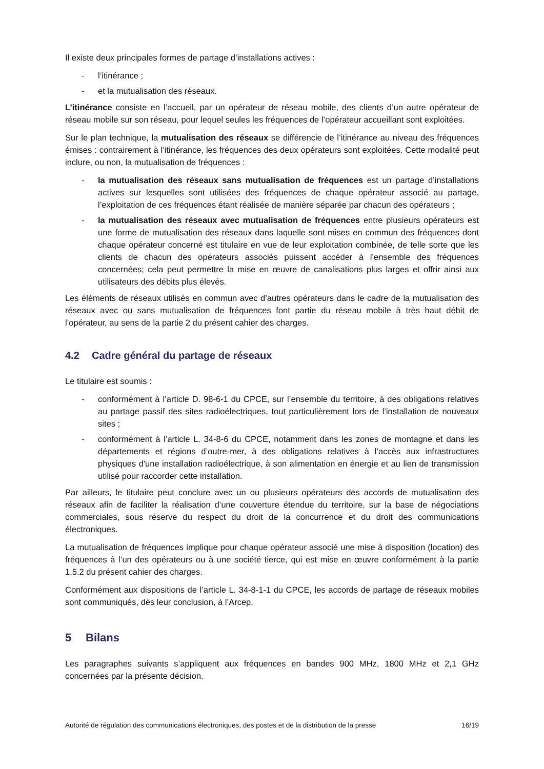Il existe deux principales formes de partage d’installations actives :
- l’itinérance ;
- et la mutualisation des réseaux.
L’itinérance consiste en l’accueil, par un opérateur de réseau mobile, des clients d’un autre opérateur de réseau mobile sur son réseau, pour lequel seules les fréquences de l’opérateur accueillant sont exploitées.
Sur le plan technique, la mutualisation des réseaux se différencie de l’itinérance au niveau des fréquences émises : contrairement à l’itinérance, les fréquences des deux opérateurs sont exploitées. Cette modalité peut inclure, ou non, la mutualisation de fréquences :
- la mutualisation des réseaux sans mutualisation de fréquences est un partage d’installations actives sur lesquelles sont utilisées des fréquences de chaque opérateur associé au partage, l’exploitation de ces fréquences étant réalisée de manière séparée par chacun des opérateurs ;
- la mutualisation des réseaux avec mutualisation de fréquences entre plusieurs opérateurs est une forme de mutualisation des réseaux dans laquelle sont mises en commun des fréquences dont chaque opérateur concerné est titulaire en vue de leur exploitation combinée, de telle sorte que les clients de chacun des opérateurs associés puissent accéder à l’ensemble des fréquences concernées; cela peut permettre la mise en œuvre de canalisations plus larges et offrir ainsi aux utilisateurs des débits plus élevés.
Les éléments de réseaux utilisés en commun avec d’autres opérateurs dans le cadre de la mutualisation des réseaux avec ou sans mutualisation de fréquences font partie du réseau mobile à très haut débit de l’opérateur, au sens de la partie 2 du présent cahier des charges.
4.2 Cadre général du partage de réseaux
Le titulaire est soumis :
- conformément à l’article D. 98-6-1 du CPCE, sur l’ensemble du territoire, à des obligations relatives au partage passif des sites radioélectriques, tout particulièrement lors de l’installation de nouveaux sites ;
- conformément à l’article L. 34-8-6 du CPCE, notamment dans les zones de montagne et dans les départements et régions d’outre-mer, à des obligations relatives à l’accès aux infrastructures physiques d'une installation radioélectrique, à son alimentation en énergie et au lien de transmission utilisé pour raccorder cette installation.
Par ailleurs, le titulaire peut conclure avec un ou plusieurs opérateurs des accords de mutualisation des réseaux afin de faciliter la réalisation d’une couverture étendue du territoire, sur la base de négociations commerciales, sous réserve du respect du droit de la concurrence et du droit des communications électroniques.
La mutualisation de fréquences implique pour chaque opérateur associé une mise à disposition (location) des fréquences à l’un des opérateurs ou à une société tierce, qui est mise en œuvre conformément à la partie 1.5.2 du présent cahier des charges.
Conformément aux dispositions de l’article L. 34-8-1-1 du CPCE, les accords de partage de réseaux mobiles sont communiqués, dès leur conclusion, à l’Arcep.
5 Bilans
Les paragraphes suivants s’appliquent aux fréquences en bandes 900 MHz, 1800 MHz et 2,1 GHz concernées par la présente décision.
Autorité de régulation des communications électroniques, des postes et de la distribution de la presse 16/19